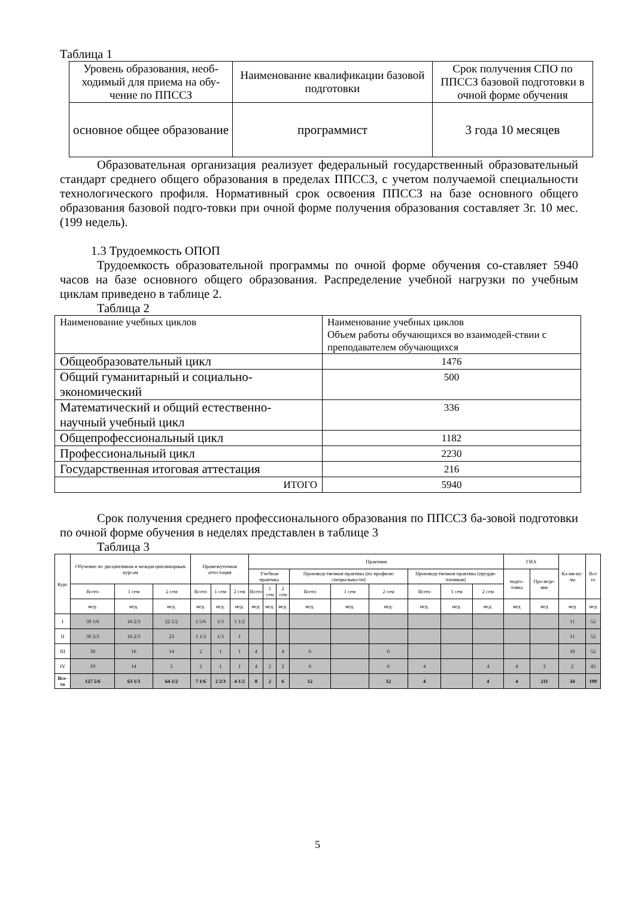Таблица 1
| Уровень образования, необ-ходимый для приема на обу-чение по ППССЗ | Наименование квалификации базовой подготовки | Срок получения СПО по ППССЗ базовой подготовки в очной форме обучения |
| основное общее образование | программист | 3 года 10 месяцев |
Образовательная организация реализует федеральный государственный образовательный стандарт среднего общего образования в пределах ППССЗ, с учетом получаемой специальности технологического профиля. Нормативный срок освоения ППССЗ на базе основного общего образования базовой подго-товки при очной форме получения образования составляет 3г. 10 мес.(199 недель).
1.3 Трудоемкость ОПОП
Трудоемкость образовательной программы по очной форме обучения со-ставляет 5940 часов на базе основного общего образования. Распределение учебной нагрузки по учебным циклам приведено в таблице 2.
Таблица 2
| Наименование учебных циклов | Наименование учебных циклов Объем работы обучающихся во взаимодей-ствии с преподавателем обучающихся |
| Общеобразовательный цикл | 1476 |
| Общий гуманитарный и социально-экономический | 500 |
| Математический и общий естественно-научный учебный цикл | 336 |
| Общепрофессиональный цикл | 1182 |
| Профессиональный цикл | 2230 |
| Государственная итоговая аттестация | 216 |
| ИТОГО | 5940 |
Срок получения среднего профессионального образования по ППССЗ ба-зовой подготовки по очной форме обучения в неделях представлен в таблице 3
Таблица 3
| Курс | Обучение по дисциплинам и междисциплинарным курсам | | | Промежуточная аттестация | | | Практики | | | | | | | | | ГИА | | Ка-ни-ку-лы | Все го |
| --- | --- | --- | --- | --- | --- | --- | --- | --- | --- | --- | --- | --- | --- | --- | --- | --- | --- | --- | --- |
| | | | | | | | Учебная практика | | | Производственная практика (по профилю специальности) | | | Производственная практика (предди-пломная) | | | подго-товка | Про-веде-ние | | |
| | Всего | 1 сем | 2 сем | Всего | 1 сем | 2 сем | Всего | 1 сем | 2 сем | Всего | 1 сем | 2 сем | Всего | 1 сем | 2 сем | | | | |
| | нед. | нед. | нед. | нед. | нед. | нед. | нед. | нед. | нед. | нед. | нед. | нед. | нед. | нед. | нед. | нед | нед | нед | нед |
| I | 39 1/6 | 16 2/3 | 22 1/2 | 1 5/6 | 1/3 | 1 1/2 | | | | | | | | | | | | 11 | 52 |
| II | 39 2/3 | 16 2/3 | 23 | 1 1/3 | 1/3 | 1 | | | | | | | | | | | | 11 | 52 |
| III | 30 | 16 | 14 | 2 | 1 | 1 | 4 | | 4 | 6 | | 6 | | | | | | 10 | 52 |
| IV | 19 | 14 | 5 | 2 | 1 | 1 | 4 | 2 | 2 | 6 | | 6 | 4 | | 4 | 4 | 2 | 2 | 43 |
| Все-го | 127 5/6 | 63 1/3 | 64 1/2 | 7 1/6 | 2 2/3 | 4 1/2 | 8 | 2 | 6 | 12 | | 12 | 4 | | 4 | 4 | 211 | 34 | 199 |
5